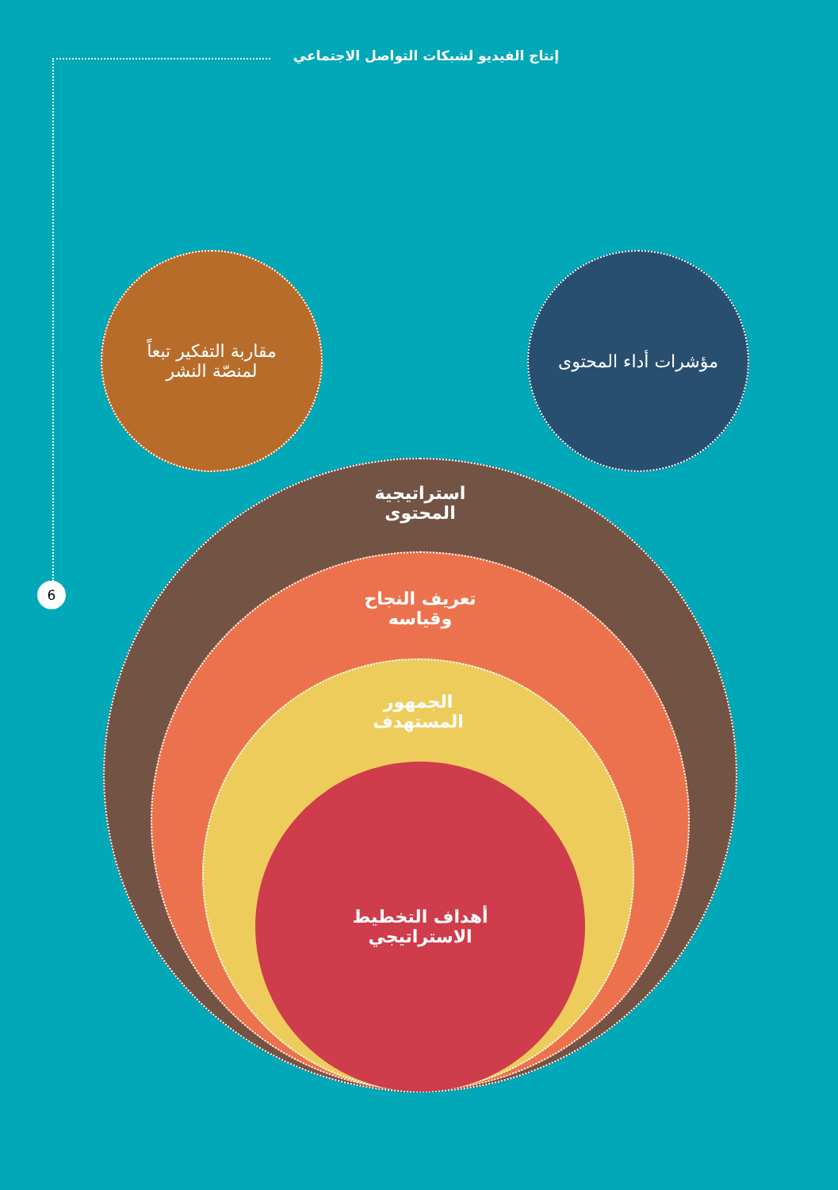إنتاج الفيديو لشبكات التواصل الاجتماعي
6
مقاربة التفكير تبعاً
لمنصّة النشر
مؤشرات أداء المحتوى
استراتيجية
المحتوى
تعريف النجاح
وقياسه
الجمهور
المستهدف
أهداف التخطيط
الاستراتيجي